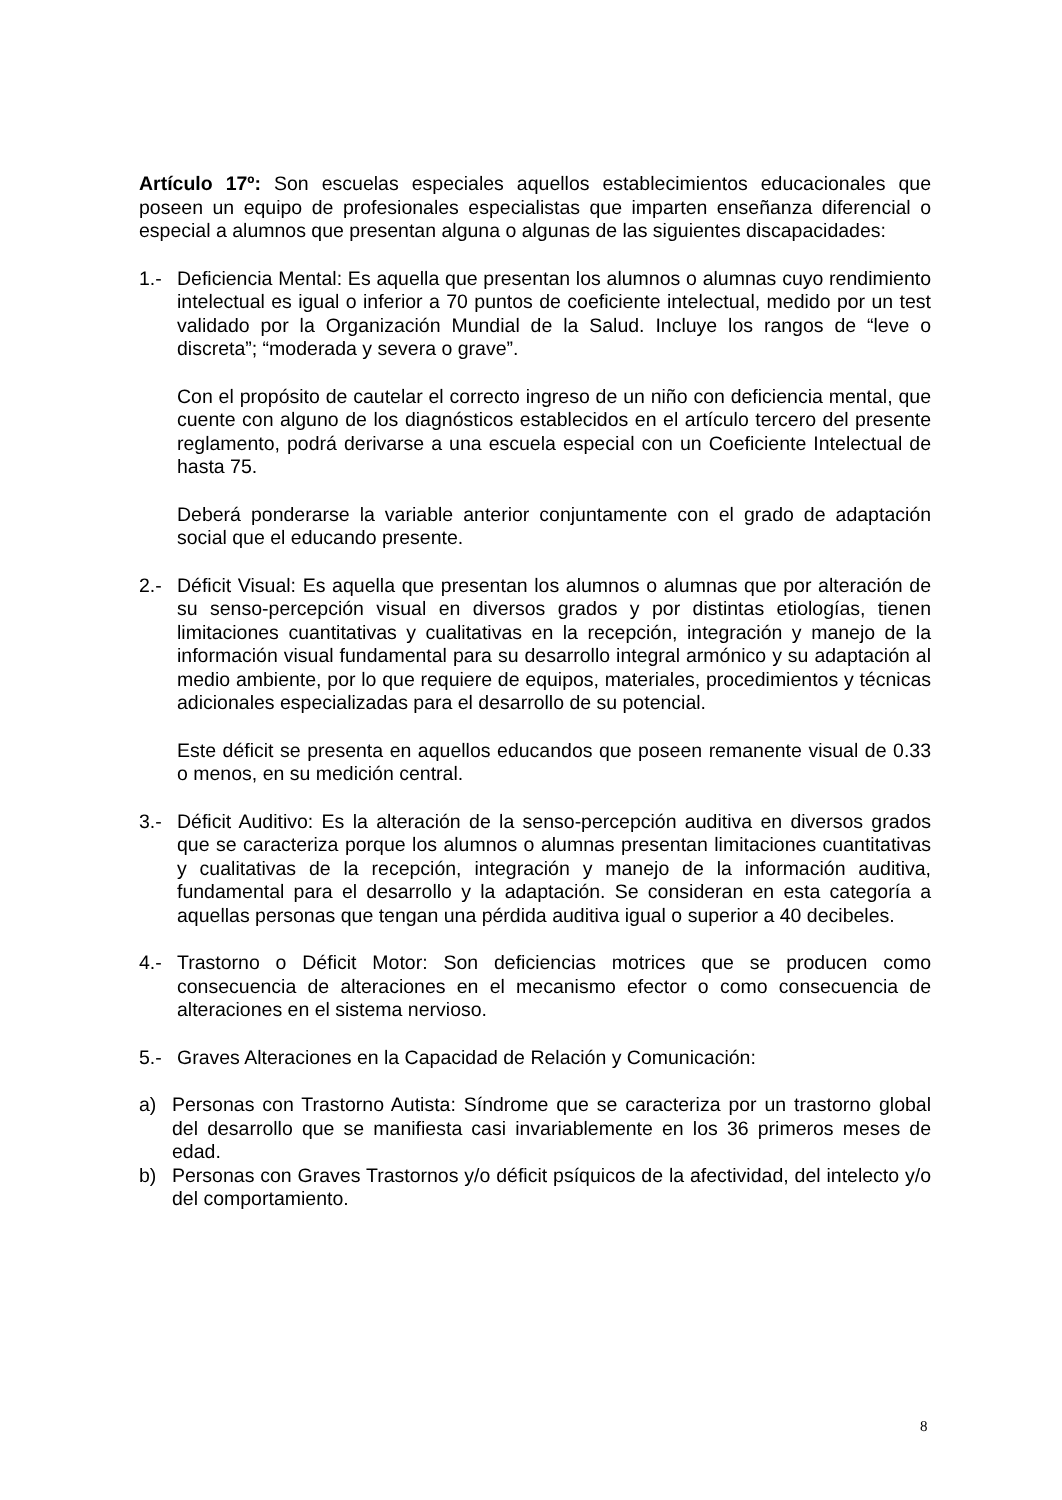Artículo 17º: Son escuelas especiales aquellos establecimientos educacionales que poseen un equipo de profesionales especialistas que imparten enseñanza diferencial o especial a alumnos que presentan alguna o algunas de las siguientes discapacidades:
1.- Deficiencia Mental: Es aquella que presentan los alumnos o alumnas cuyo rendimiento intelectual es igual o inferior a 70 puntos de coeficiente intelectual, medido por un test validado por la Organización Mundial de la Salud. Incluye los rangos de “leve o discreta”; “moderada y severa o grave”.
Con el propósito de cautelar el correcto ingreso de un niño con deficiencia mental, que cuente con alguno de los diagnósticos establecidos en el artículo tercero del presente reglamento, podrá derivarse a una escuela especial con un Coeficiente Intelectual de hasta 75.
Deberá ponderarse la variable anterior conjuntamente con el grado de adaptación social que el educando presente.
2.- Déficit Visual: Es aquella que presentan los alumnos o alumnas que por alteración de su senso-percepción visual en diversos grados y por distintas etiologías, tienen limitaciones cuantitativas y cualitativas en la recepción, integración y manejo de la información visual fundamental para su desarrollo integral armónico y su adaptación al medio ambiente, por lo que requiere de equipos, materiales, procedimientos y técnicas adicionales especializadas para el desarrollo de su potencial.
Este déficit se presenta en aquellos educandos que poseen remanente visual de 0.33 o menos, en su medición central.
3.- Déficit Auditivo: Es la alteración de la senso-percepción auditiva en diversos grados que se caracteriza porque los alumnos o alumnas presentan limitaciones cuantitativas y cualitativas de la recepción, integración y manejo de la información auditiva, fundamental para el desarrollo y la adaptación. Se consideran en esta categoría a aquellas personas que tengan una pérdida auditiva igual o superior a 40 decibeles.
4.- Trastorno o Déficit Motor: Son deficiencias motrices que se producen como consecuencia de alteraciones en el mecanismo efector o como consecuencia de alteraciones en el sistema nervioso.
5.- Graves Alteraciones en la Capacidad de Relación y Comunicación:
a) Personas con Trastorno Autista: Síndrome que se caracteriza por un trastorno global del desarrollo que se manifiesta casi invariablemente en los 36 primeros meses de edad.
b) Personas con Graves Trastornos y/o déficit psíquicos de la afectividad, del intelecto y/o del comportamiento.
8